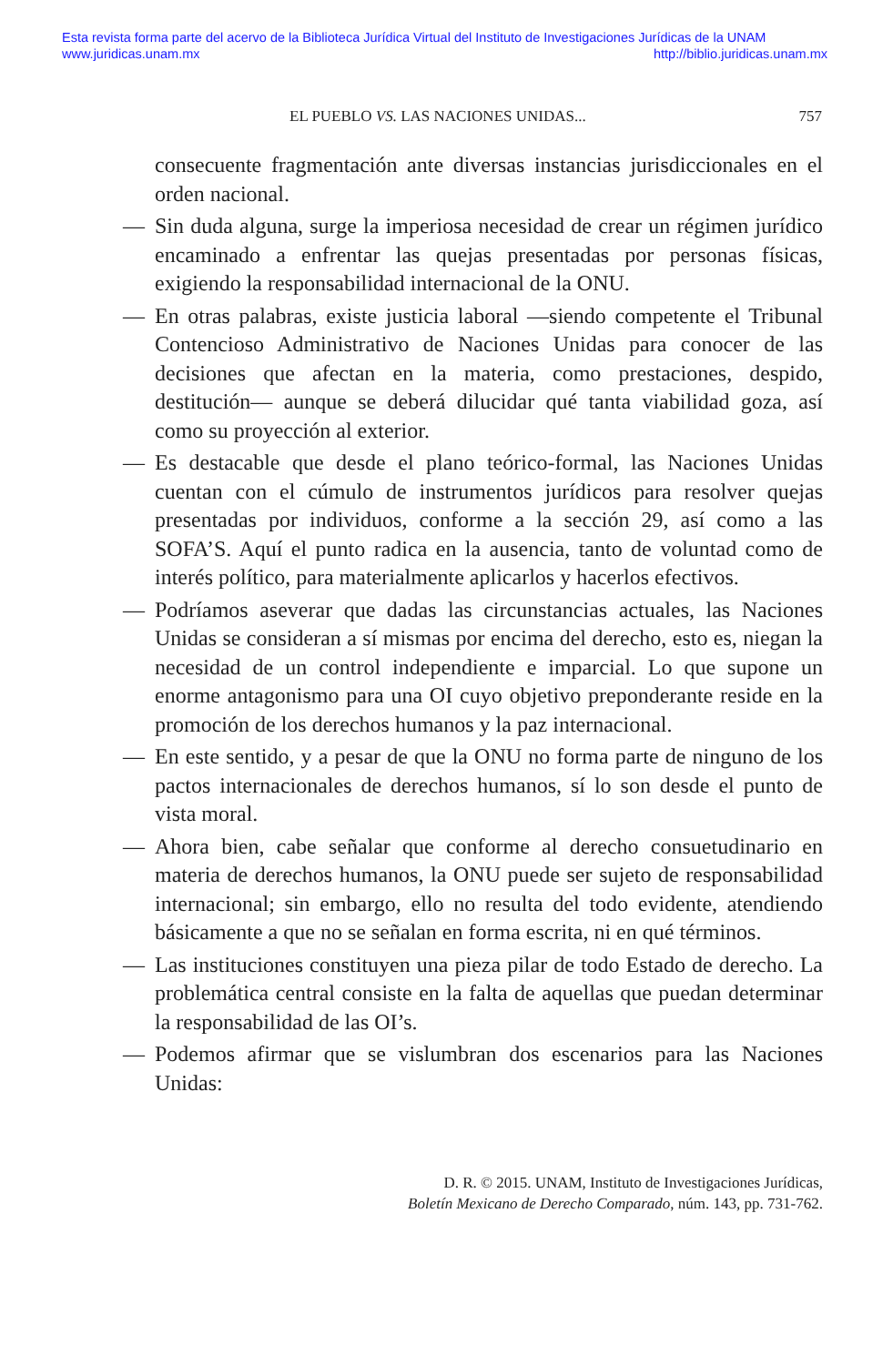Esta revista forma parte del acervo de la Biblioteca Jurídica Virtual del Instituto de Investigaciones Jurídicas de la UNAM
www.juridicas.unam.mx http://biblio.juridicas.unam.mx
EL PUEBLO VS. LAS NACIONES UNIDAS... 757
consecuente fragmentación ante diversas instancias jurisdiccionales en el orden nacional.
— Sin duda alguna, surge la imperiosa necesidad de crear un régimen jurídico encaminado a enfrentar las quejas presentadas por personas físicas, exigiendo la responsabilidad internacional de la ONU.
— En otras palabras, existe justicia laboral —siendo competente el Tribunal Contencioso Administrativo de Naciones Unidas para conocer de las decisiones que afectan en la materia, como prestaciones, despido, destitución— aunque se deberá dilucidar qué tanta viabilidad goza, así como su proyección al exterior.
— Es destacable que desde el plano teórico-formal, las Naciones Unidas cuentan con el cúmulo de instrumentos jurídicos para resolver quejas presentadas por individuos, conforme a la sección 29, así como a las SOFA’S. Aquí el punto radica en la ausencia, tanto de voluntad como de interés político, para materialmente aplicarlos y hacerlos efectivos.
— Podríamos aseverar que dadas las circunstancias actuales, las Naciones Unidas se consideran a sí mismas por encima del derecho, esto es, niegan la necesidad de un control independiente e imparcial. Lo que supone un enorme antagonismo para una OI cuyo objetivo preponderante reside en la promoción de los derechos humanos y la paz internacional.
— En este sentido, y a pesar de que la ONU no forma parte de ninguno de los pactos internacionales de derechos humanos, sí lo son desde el punto de vista moral.
— Ahora bien, cabe señalar que conforme al derecho consuetudinario en materia de derechos humanos, la ONU puede ser sujeto de responsabilidad internacional; sin embargo, ello no resulta del todo evidente, atendiendo básicamente a que no se señalan en forma escrita, ni en qué términos.
— Las instituciones constituyen una pieza pilar de todo Estado de derecho. La problemática central consiste en la falta de aquellas que puedan determinar la responsabilidad de las OI’s.
— Podemos afirmar que se vislumbran dos escenarios para las Naciones Unidas:
D. R. © 2015. UNAM, Instituto de Investigaciones Jurídicas,
Boletín Mexicano de Derecho Comparado, núm. 143, pp. 731-762.